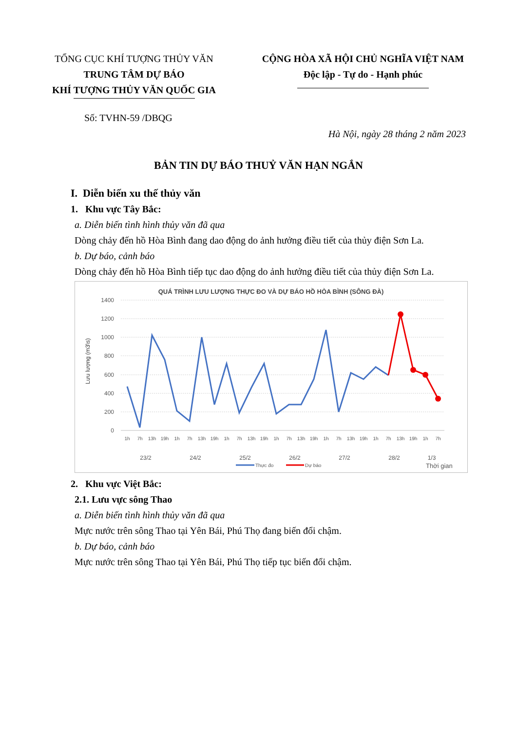TỔNG CỤC KHÍ TƯỢNG THỦY VĂN
TRUNG TÂM DỰ BÁO
KHÍ TƯỢNG THỦY VĂN QUỐC GIA
CỘNG HÒA XÃ HỘI CHỦ NGHĨA VIỆT NAM
Độc lập - Tự do - Hạnh phúc
Số: TVHN-59 /DBQG
Hà Nội, ngày 28 tháng 2 năm 2023
BẢN TIN DỰ BÁO THUỶ VĂN HẠN NGẮN
I. Diễn biến xu thế thủy văn
1. Khu vực Tây Bắc:
a. Diễn biến tình hình thủy văn đã qua
Dòng chảy đến hồ Hòa Bình đang dao động do ảnh hưởng điều tiết của thủy điện Sơn La.
b. Dự báo, cảnh báo
Dòng chảy đến hồ Hòa Bình tiếp tục dao động do ảnh hưởng điều tiết của thủy điện Sơn La.
QUÁ TRÌNH LƯU LƯỢNG THỰC ĐO VÀ DỰ BÁO HỒ HÒA BÌNH (SÔNG ĐÀ)
1400
1200
1000
800
600
400
200
0
Lưu lượng (m3\s)
1h
7h
13h
19h
1h
7h
13h
19h
1h
7h
13h
19h
1h
7h
13h
19h
1h
7h
13h
19h
1h
7h
13h
19h
1h
7h
23/2
24/2
25/2
26/2
27/2
28/2
1/3
Thực đo
Dự báo
Thời gian
2. Khu vực Việt Bắc:
2.1. Lưu vực sông Thao
a. Diễn biến tình hình thủy văn đã qua
Mực nước trên sông Thao tại Yên Bái, Phú Thọ đang biến đổi chậm.
b. Dự báo, cảnh báo
Mực nước trên sông Thao tại Yên Bái, Phú Thọ tiếp tục biến đổi chậm.